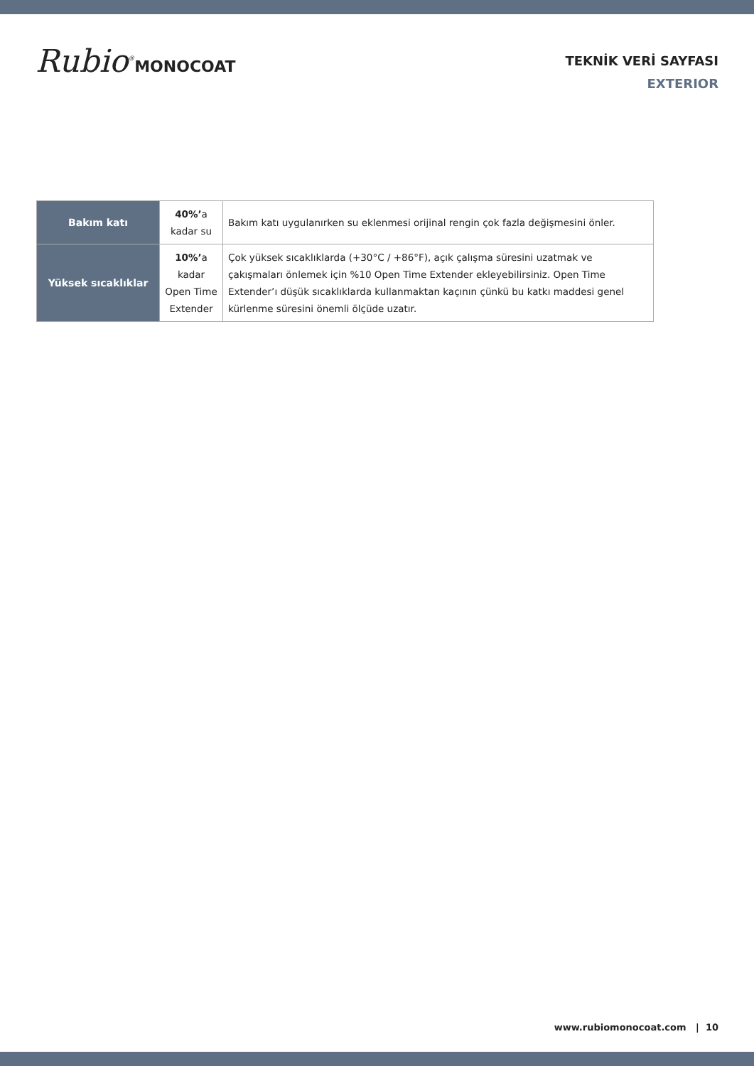Rubio<sup>®</sup>MONOCOAT
TEKNİK VERİ SAYFASI
EXTERIOR
| Bakım katı | 40%’ a kadar su | Bakım katı uygulanırken su eklenmesi orijinal rengin çok fazla değişmesini önler. |
| Yüksek sıcaklıklar | 10%’ a kadar Open Time Extender | Çok yüksek sıcaklıklarda (+30°C / +86°F), açık çalışma süresini uzatmak ve çakışmaları önlemek için %10 Open Time Extender ekleyebilirsiniz. Open Time Extender’ı düşük sıcaklıklarda kullanmaktan kaçının çünkü bu katkı maddesi genel kürlenme süresini önemli ölçüde uzatır. |
www.rubiomonocoat.com | 10